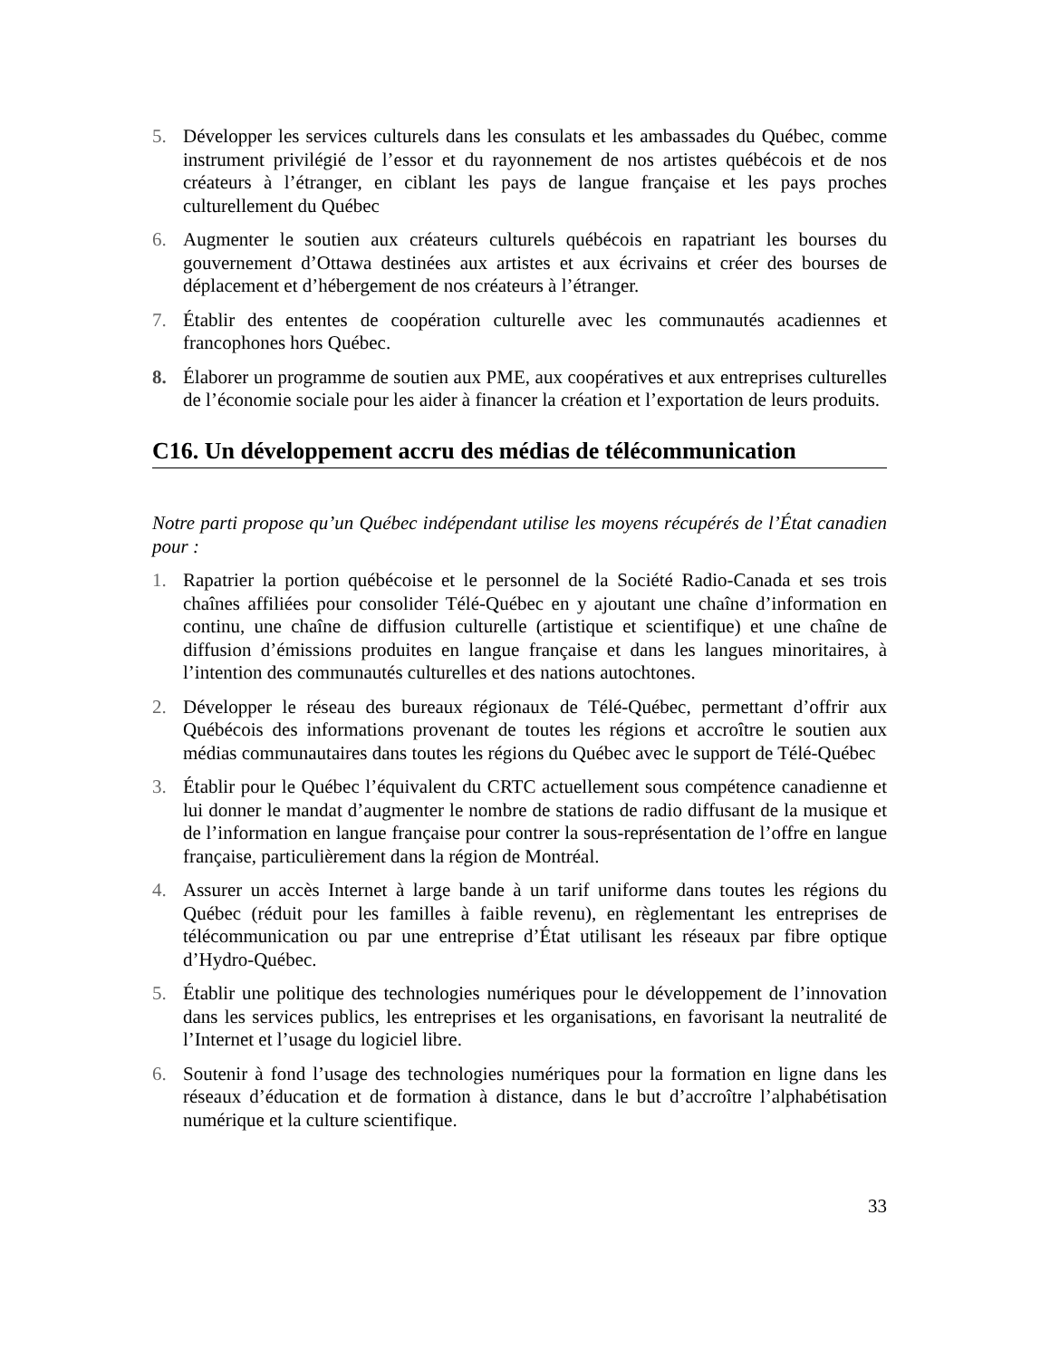5. Développer les services culturels dans les consulats et les ambassades du Québec, comme instrument privilégié de l’essor et du rayonnement de nos artistes québécois et de nos créateurs à l’étranger, en ciblant les pays de langue française et les pays proches culturellement du Québec
6. Augmenter le soutien aux créateurs culturels québécois en rapatriant les bourses du gouvernement d’Ottawa destinées aux artistes et aux écrivains et créer des bourses de déplacement et d’hébergement de nos créateurs à l’étranger.
7. Établir des ententes de coopération culturelle avec les communautés acadiennes et francophones hors Québec.
8. Élaborer un programme de soutien aux PME, aux coopératives et aux entreprises culturelles de l’économie sociale pour les aider à financer la création et l’exportation de leurs produits.
C16. Un développement accru des médias de télécommunication
Notre parti propose qu’un Québec indépendant utilise les moyens récupérés de l’État canadien pour :
1. Rapatrier la portion québécoise et le personnel de la Société Radio-Canada et ses trois chaînes affiliées pour consolider Télé-Québec en y ajoutant une chaîne d’information en continu, une chaîne de diffusion culturelle (artistique et scientifique) et une chaîne de diffusion d’émissions produites en langue française et dans les langues minoritaires, à l’intention des communautés culturelles et des nations autochtones.
2. Développer le réseau des bureaux régionaux de Télé-Québec, permettant d’offrir aux Québécois des informations provenant de toutes les régions et accroître le soutien aux médias communautaires dans toutes les régions du Québec avec le support de Télé-Québec
3. Établir pour le Québec l’équivalent du CRTC actuellement sous compétence canadienne et lui donner le mandat d’augmenter le nombre de stations de radio diffusant de la musique et de l’information en langue française pour contrer la sous-représentation de l’offre en langue française, particulièrement dans la région de Montréal.
4. Assurer un accès Internet à large bande à un tarif uniforme dans toutes les régions du Québec (réduit pour les familles à faible revenu), en règlementant les entreprises de télécommunication ou par une entreprise d’État utilisant les réseaux par fibre optique d’Hydro-Québec.
5. Établir une politique des technologies numériques pour le développement de l’innovation dans les services publics, les entreprises et les organisations, en favorisant la neutralité de l’Internet et l’usage du logiciel libre.
6. Soutenir à fond l’usage des technologies numériques pour la formation en ligne dans les réseaux d’éducation et de formation à distance, dans le but d’accroître l’alphabétisation numérique et la culture scientifique.
33